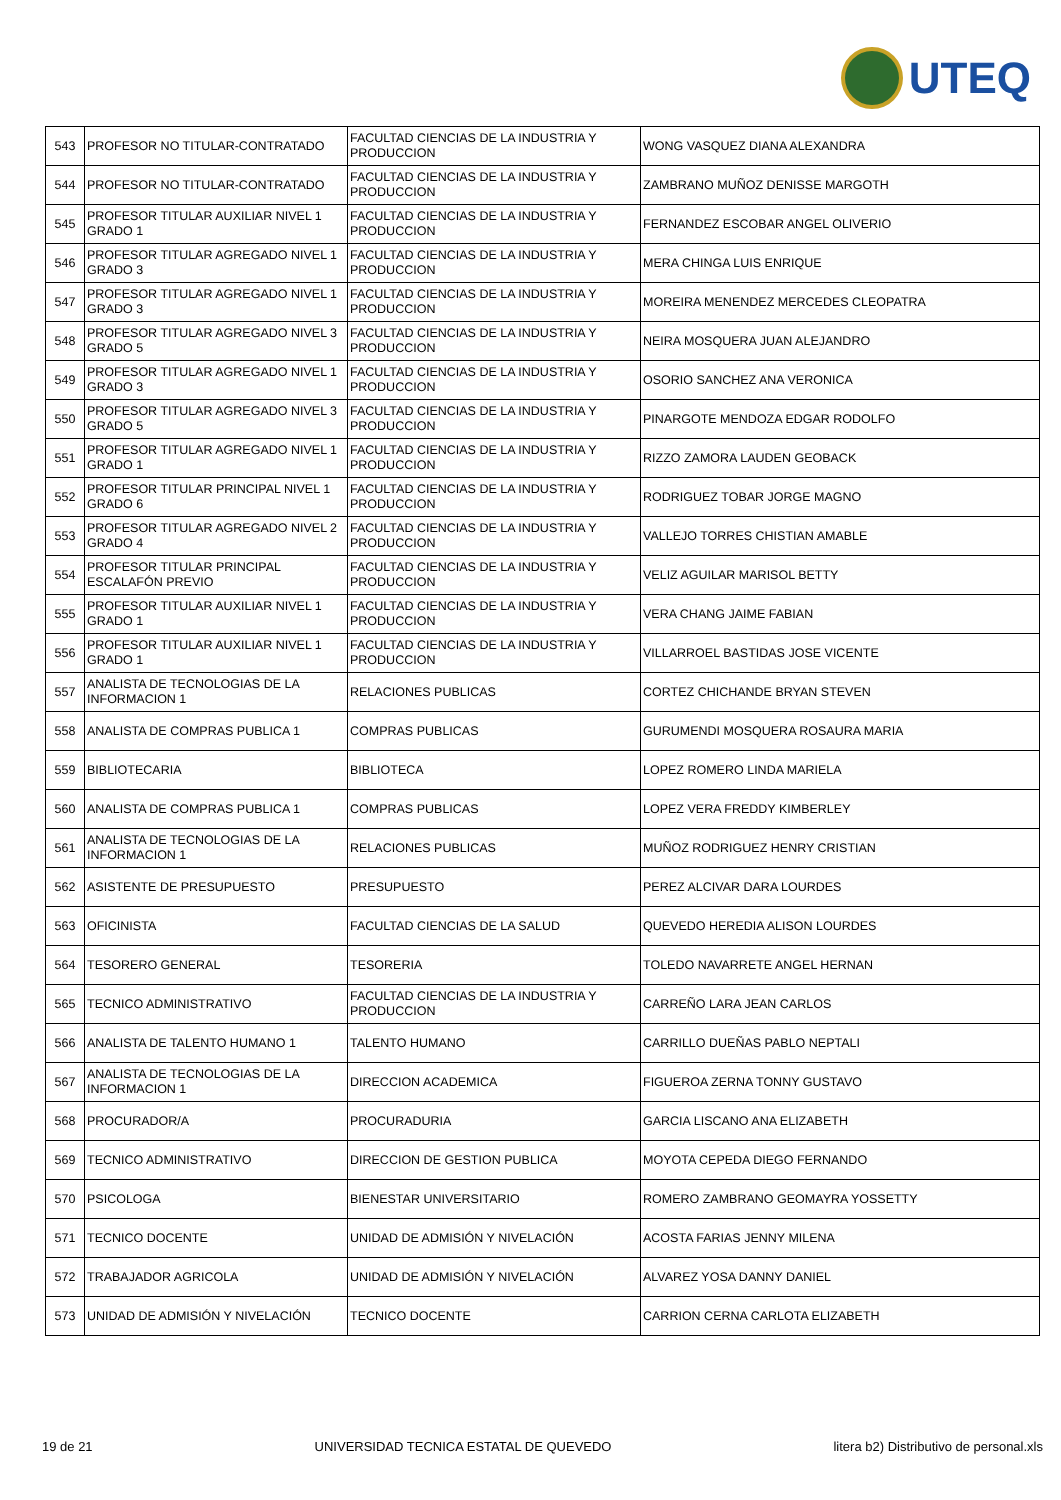UTEQ
| 543 | PROFESOR NO TITULAR-CONTRATADO | FACULTAD CIENCIAS DE LA INDUSTRIA Y PRODUCCION | WONG VASQUEZ DIANA ALEXANDRA |
| 544 | PROFESOR NO TITULAR-CONTRATADO | FACULTAD CIENCIAS DE LA INDUSTRIA Y PRODUCCION | ZAMBRANO MUÑOZ DENISSE MARGOTH |
| 545 | PROFESOR TITULAR AUXILIAR NIVEL 1 GRADO 1 | FACULTAD CIENCIAS DE LA INDUSTRIA Y PRODUCCION | FERNANDEZ ESCOBAR ANGEL OLIVERIO |
| 546 | PROFESOR TITULAR AGREGADO NIVEL 1 GRADO 3 | FACULTAD CIENCIAS DE LA INDUSTRIA Y PRODUCCION | MERA CHINGA LUIS ENRIQUE |
| 547 | PROFESOR TITULAR AGREGADO NIVEL 1 GRADO 3 | FACULTAD CIENCIAS DE LA INDUSTRIA Y PRODUCCION | MOREIRA MENENDEZ MERCEDES CLEOPATRA |
| 548 | PROFESOR TITULAR AGREGADO NIVEL 3 GRADO 5 | FACULTAD CIENCIAS DE LA INDUSTRIA Y PRODUCCION | NEIRA MOSQUERA JUAN ALEJANDRO |
| 549 | PROFESOR TITULAR AGREGADO NIVEL 1 GRADO 3 | FACULTAD CIENCIAS DE LA INDUSTRIA Y PRODUCCION | OSORIO SANCHEZ ANA VERONICA |
| 550 | PROFESOR TITULAR AGREGADO NIVEL 3 GRADO 5 | FACULTAD CIENCIAS DE LA INDUSTRIA Y PRODUCCION | PINARGOTE MENDOZA EDGAR RODOLFO |
| 551 | PROFESOR TITULAR AGREGADO NIVEL 1 GRADO 1 | FACULTAD CIENCIAS DE LA INDUSTRIA Y PRODUCCION | RIZZO ZAMORA LAUDEN GEOBACK |
| 552 | PROFESOR TITULAR PRINCIPAL NIVEL 1 GRADO 6 | FACULTAD CIENCIAS DE LA INDUSTRIA Y PRODUCCION | RODRIGUEZ TOBAR JORGE MAGNO |
| 553 | PROFESOR TITULAR AGREGADO NIVEL 2 GRADO 4 | FACULTAD CIENCIAS DE LA INDUSTRIA Y PRODUCCION | VALLEJO TORRES CHISTIAN AMABLE |
| 554 | PROFESOR TITULAR PRINCIPAL ESCALAFÓN PREVIO | FACULTAD CIENCIAS DE LA INDUSTRIA Y PRODUCCION | VELIZ AGUILAR MARISOL BETTY |
| 555 | PROFESOR TITULAR AUXILIAR NIVEL 1 GRADO 1 | FACULTAD CIENCIAS DE LA INDUSTRIA Y PRODUCCION | VERA CHANG JAIME FABIAN |
| 556 | PROFESOR TITULAR AUXILIAR NIVEL 1 GRADO 1 | FACULTAD CIENCIAS DE LA INDUSTRIA Y PRODUCCION | VILLARROEL BASTIDAS JOSE VICENTE |
| 557 | ANALISTA DE TECNOLOGIAS DE LA INFORMACION 1 | RELACIONES PUBLICAS | CORTEZ CHICHANDE BRYAN STEVEN |
| 558 | ANALISTA DE COMPRAS PUBLICA 1 | COMPRAS PUBLICAS | GURUMENDI MOSQUERA ROSAURA MARIA |
| 559 | BIBLIOTECARIA | BIBLIOTECA | LOPEZ ROMERO LINDA MARIELA |
| 560 | ANALISTA DE COMPRAS PUBLICA 1 | COMPRAS PUBLICAS | LOPEZ VERA FREDDY KIMBERLEY |
| 561 | ANALISTA DE TECNOLOGIAS DE LA INFORMACION 1 | RELACIONES PUBLICAS | MUÑOZ RODRIGUEZ HENRY CRISTIAN |
| 562 | ASISTENTE DE PRESUPUESTO | PRESUPUESTO | PEREZ ALCIVAR DARA LOURDES |
| 563 | OFICINISTA | FACULTAD CIENCIAS DE LA SALUD | QUEVEDO HEREDIA ALISON LOURDES |
| 564 | TESORERO GENERAL | TESORERIA | TOLEDO NAVARRETE ANGEL HERNAN |
| 565 | TECNICO ADMINISTRATIVO | FACULTAD CIENCIAS DE LA INDUSTRIA Y PRODUCCION | CARREÑO LARA JEAN CARLOS |
| 566 | ANALISTA DE TALENTO HUMANO 1 | TALENTO HUMANO | CARRILLO DUEÑAS PABLO NEPTALI |
| 567 | ANALISTA DE TECNOLOGIAS DE LA INFORMACION 1 | DIRECCION ACADEMICA | FIGUEROA ZERNA TONNY GUSTAVO |
| 568 | PROCURADOR/A | PROCURADURIA | GARCIA LISCANO ANA ELIZABETH |
| 569 | TECNICO ADMINISTRATIVO | DIRECCION DE GESTION PUBLICA | MOYOTA CEPEDA DIEGO FERNANDO |
| 570 | PSICOLOGA | BIENESTAR UNIVERSITARIO | ROMERO ZAMBRANO GEOMAYRA YOSSETTY |
| 571 | TECNICO DOCENTE | UNIDAD DE ADMISIÓN Y NIVELACIÓN | ACOSTA FARIAS JENNY MILENA |
| 572 | TRABAJADOR AGRICOLA | UNIDAD DE ADMISIÓN Y NIVELACIÓN | ALVAREZ YOSA DANNY DANIEL |
| 573 | UNIDAD DE ADMISIÓN Y NIVELACIÓN | TECNICO DOCENTE | CARRION CERNA CARLOTA ELIZABETH |
19 de 21 UNIVERSIDAD TECNICA ESTATAL DE QUEVEDO litera b2) Distributivo de personal.xls